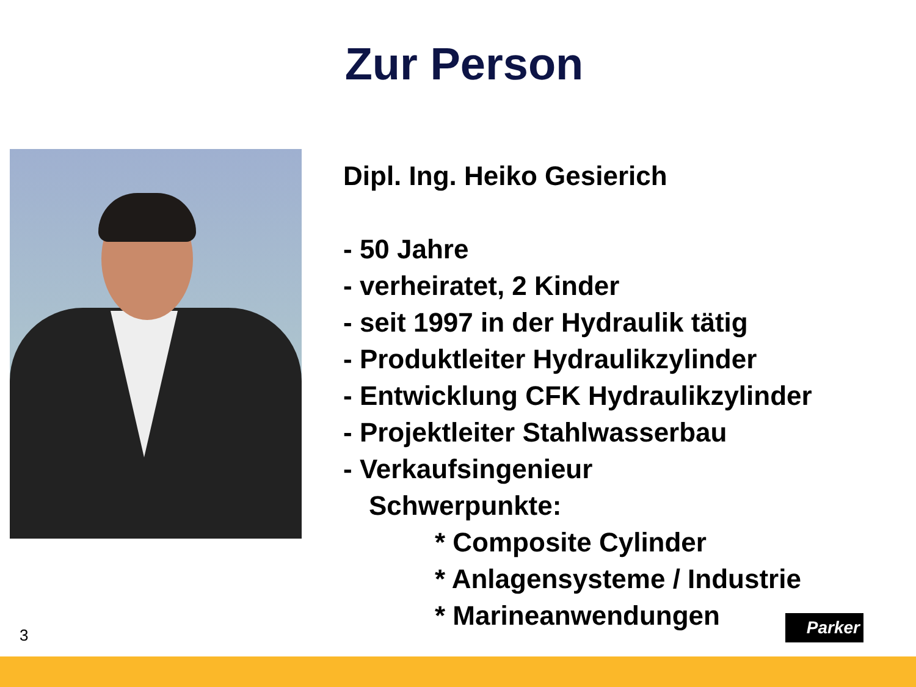Zur Person
Dipl. Ing. Heiko Gesierich
- 50 Jahre
- verheiratet, 2 Kinder
- seit 1997 in der Hydraulik tätig
- Produktleiter Hydraulikzylinder
- Entwicklung CFK Hydraulikzylinder
- Projektleiter Stahlwasserbau
- Verkaufsingenieur
Schwerpunkte:
* Composite Cylinder
* Anlagensysteme / Industrie
* Marineanwendungen
3
Parker